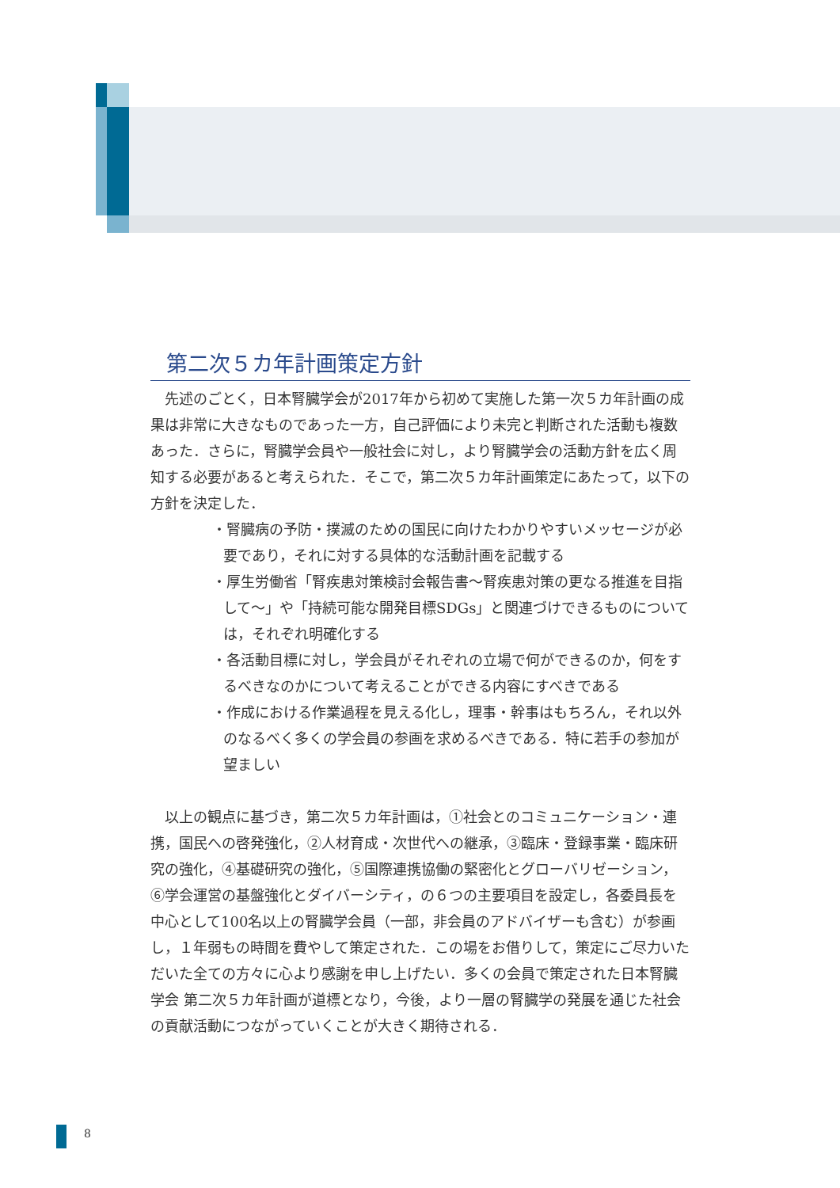第二次５カ年計画策定方針
先述のごとく，日本腎臓学会が2017年から初めて実施した第一次５カ年計画の成果は非常に大きなものであった一方，自己評価により未完と判断された活動も複数あった．さらに，腎臓学会員や一般社会に対し，より腎臓学会の活動方針を広く周知する必要があると考えられた．そこで，第二次５カ年計画策定にあたって，以下の方針を決定した．
・腎臓病の予防・撲滅のための国民に向けたわかりやすいメッセージが必要であり，それに対する具体的な活動計画を記載する
・厚生労働省「腎疾患対策検討会報告書〜腎疾患対策の更なる推進を目指して〜」や「持続可能な開発目標SDGs」と関連づけできるものについては，それぞれ明確化する
・各活動目標に対し，学会員がそれぞれの立場で何ができるのか，何をするべきなのかについて考えることができる内容にすべきである
・作成における作業過程を見える化し，理事・幹事はもちろん，それ以外のなるべく多くの学会員の参画を求めるべきである．特に若手の参加が望ましい
以上の観点に基づき，第二次５カ年計画は，①社会とのコミュニケーション・連携，国民への啓発強化，②人材育成・次世代への継承，③臨床・登録事業・臨床研究の強化，④基礎研究の強化，⑤国際連携協働の緊密化とグローバリゼーション，⑥学会運営の基盤強化とダイバーシティ，の６つの主要項目を設定し，各委員長を中心として100名以上の腎臓学会員（一部，非会員のアドバイザーも含む）が参画し，１年弱もの時間を費やして策定された．この場をお借りして，策定にご尽力いただいた全ての方々に心より感謝を申し上げたい．多くの会員で策定された日本腎臓学会 第二次５カ年計画が道標となり，今後，より一層の腎臓学の発展を通じた社会の貢献活動につながっていくことが大きく期待される．
8